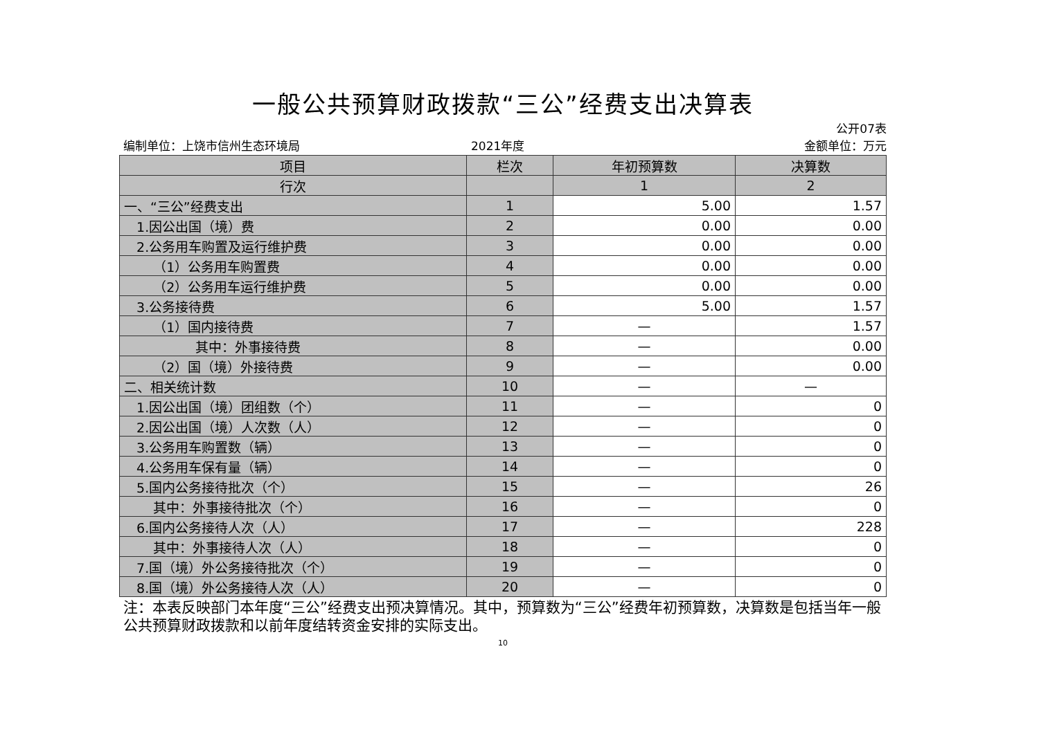一般公共预算财政拨款“三公”经费支出决算表
公开07表
编制单位：上饶市信州生态环境局 2021年度 金额单位：万元
| 项目 | 栏次 | 年初预算数 | 决算数 |
| --- | --- | --- | --- |
| 行次 | | 1 | 2 |
| 一、“三公”经费支出 | 1 | 5.00 | 1.57 |
| 1.因公出国（境）费 | 2 | 0.00 | 0.00 |
| 2.公务用车购置及运行维护费 | 3 | 0.00 | 0.00 |
| （1）公务用车购置费 | 4 | 0.00 | 0.00 |
| （2）公务用车运行维护费 | 5 | 0.00 | 0.00 |
| 3.公务接待费 | 6 | 5.00 | 1.57 |
| （1）国内接待费 | 7 | — | 1.57 |
| 其中：外事接待费 | 8 | — | 0.00 |
| （2）国（境）外接待费 | 9 | — | 0.00 |
| 二、相关统计数 | 10 | — | — |
| 1.因公出国（境）团组数（个） | 11 | — | 0 |
| 2.因公出国（境）人次数（人） | 12 | — | 0 |
| 3.公务用车购置数（辆） | 13 | — | 0 |
| 4.公务用车保有量（辆） | 14 | — | 0 |
| 5.国内公务接待批次（个） | 15 | — | 26 |
| 其中：外事接待批次（个） | 16 | — | 0 |
| 6.国内公务接待人次（人） | 17 | — | 228 |
| 其中：外事接待人次（人） | 18 | — | 0 |
| 7.国（境）外公务接待批次（个） | 19 | — | 0 |
| 8.国（境）外公务接待人次（人） | 20 | — | 0 |
注：本表反映部门本年度“三公”经费支出预决算情况。其中，预算数为“三公”经费年初预算数，决算数是包括当年一般公共预算财政拨款和以前年度结转资金安排的实际支出。
10